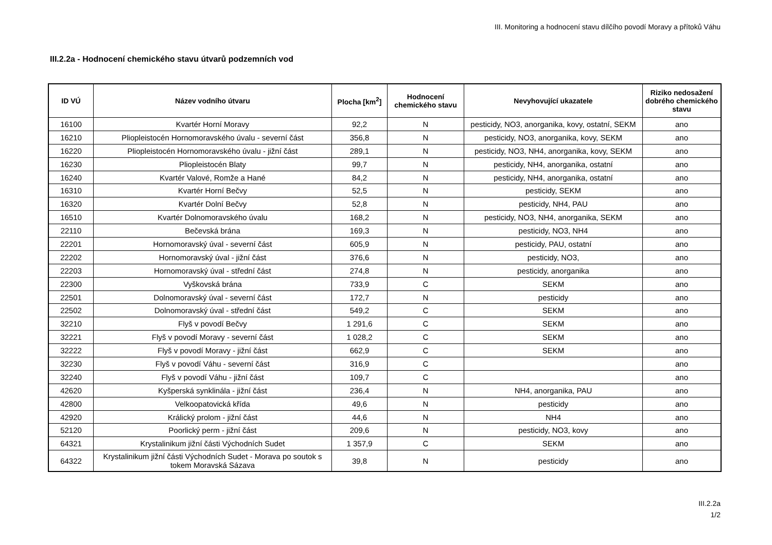III. Monitoring a hodnocení stavu dílčího povodí Moravy a přítoků Váhu
III.2.2a - Hodnocení chemického stavu útvarů podzemních vod
| ID VÚ | Název vodního útvaru | Plocha [km<sup>2</sup>] | Hodnocení chemického stavu | Nevyhovující ukazatele | Riziko nedosažení dobrého chemického stavu |
| --- | --- | --- | --- | --- | --- |
| 16100 | Kvartér Horní Moravy | 92,2 | N | pesticidy, NO3, anorganika, kovy, ostatní, SEKM | ano |
| 16210 | Pliopleistocén Hornomoravského úvalu - severní část | 356,8 | N | pesticidy, NO3, anorganika, kovy, SEKM | ano |
| 16220 | Pliopleistocén Hornomoravského úvalu - jižní část | 289,1 | N | pesticidy, NO3, NH4, anorganika, kovy, SEKM | ano |
| 16230 | Pliopleistocén Blaty | 99,7 | N | pesticidy, NH4, anorganika, ostatní | ano |
| 16240 | Kvartér Valové, Romže a Hané | 84,2 | N | pesticidy, NH4, anorganika, ostatní | ano |
| 16310 | Kvartér Horní Bečvy | 52,5 | N | pesticidy, SEKM | ano |
| 16320 | Kvartér Dolní Bečvy | 52,8 | N | pesticidy, NH4, PAU | ano |
| 16510 | Kvartér Dolnomoravského úvalu | 168,2 | N | pesticidy, NO3, NH4, anorganika, SEKM | ano |
| 22110 | Bečevská brána | 169,3 | N | pesticidy, NO3, NH4 | ano |
| 22201 | Hornomoravský úval - severní část | 605,9 | N | pesticidy, PAU, ostatní | ano |
| 22202 | Hornomoravský úval - jižní část | 376,6 | N | pesticidy, NO3, | ano |
| 22203 | Hornomoravský úval - střední část | 274,8 | N | pesticidy, anorganika | ano |
| 22300 | Vyškovská brána | 733,9 | C | SEKM | ano |
| 22501 | Dolnomoravský úval - severní část | 172,7 | N | pesticidy | ano |
| 22502 | Dolnomoravský úval - střední část | 549,2 | C | SEKM | ano |
| 32210 | Flyš v povodí Bečvy | 1 291,6 | C | SEKM | ano |
| 32221 | Flyš v povodí Moravy - severní část | 1 028,2 | C | SEKM | ano |
| 32222 | Flyš v povodí Moravy - jižní část | 662,9 | C | SEKM | ano |
| 32230 | Flyš v povodí Váhu - severní část | 316,9 | C | | ano |
| 32240 | Flyš v povodí Váhu - jižní část | 109,7 | C | | ano |
| 42620 | Kyšperská synklinála - jižní část | 236,4 | N | NH4, anorganika, PAU | ano |
| 42800 | Velkoopatovická křída | 49,6 | N | pesticidy | ano |
| 42920 | Králický prolom - jižní část | 44,6 | N | NH4 | ano |
| 52120 | Poorlický perm - jižní část | 209,6 | N | pesticidy, NO3, kovy | ano |
| 64321 | Krystalinikum jižní části Východních Sudet | 1 357,9 | C | SEKM | ano |
| 64322 | Krystalinikum jižní části Východních Sudet - Morava po soutok s tokem Moravská Sázava | 39,8 | N | pesticidy | ano |
III.2.2a
1/2